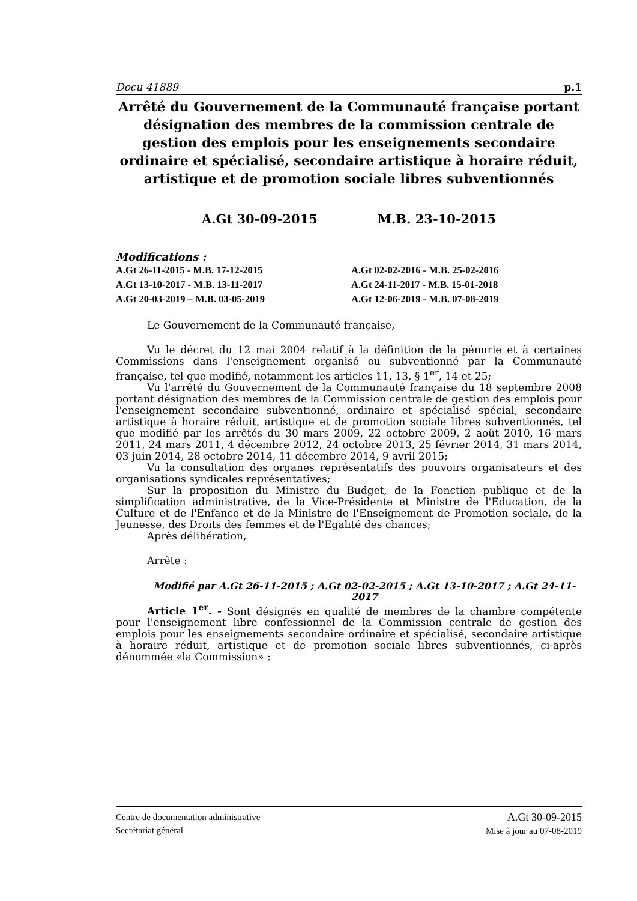Docu 41889 p.1
Arrêté du Gouvernement de la Communauté française portant désignation des membres de la commission centrale de gestion des emplois pour les enseignements secondaire ordinaire et spécialisé, secondaire artistique à horaire réduit, artistique et de promotion sociale libres subventionnés
A.Gt 30-09-2015 M.B. 23-10-2015
Modifications :
A.Gt 26-11-2015 - M.B. 17-12-2015 A.Gt 02-02-2016 - M.B. 25-02-2016 A.Gt 13-10-2017 - M.B. 13-11-2017 A.Gt 24-11-2017 - M.B. 15-01-2018 A.Gt 20-03-2019 – M.B. 03-05-2019 A.Gt 12-06-2019 - M.B. 07-08-2019
Le Gouvernement de la Communauté française,
Vu le décret du 12 mai 2004 relatif à la définition de la pénurie et à certaines Commissions dans l'enseignement organisé ou subventionné par la Communauté française, tel que modifié, notamment les articles 11, 13, § 1<sup>er</sup>, 14 et 25;
Vu l'arrêté du Gouvernement de la Communauté française du 18 septembre 2008 portant désignation des membres de la Commission centrale de gestion des emplois pour l'enseignement secondaire subventionné, ordinaire et spécialisé spécial, secondaire artistique à horaire réduit, artistique et de promotion sociale libres subventionnés, tel que modifié par les arrêtés du 30 mars 2009, 22 octobre 2009, 2 août 2010, 16 mars 2011, 24 mars 2011, 4 décembre 2012, 24 octobre 2013, 25 février 2014, 31 mars 2014, 03 juin 2014, 28 octobre 2014, 11 décembre 2014, 9 avril 2015;
Vu la consultation des organes représentatifs des pouvoirs organisateurs et des organisations syndicales représentatives;
Sur la proposition du Ministre du Budget, de la Fonction publique et de la simplification administrative, de la Vice-Présidente et Ministre de l'Education, de la Culture et de l'Enfance et de la Ministre de l'Enseignement de Promotion sociale, de la Jeunesse, des Droits des femmes et de l'Egalité des chances;
Après délibération,
Arrête :
Modifié par A.Gt 26-11-2015 ; A.Gt 02-02-2015 ; A.Gt 13-10-2017 ; A.Gt 24-11-2017
Article 1<sup>er</sup>. - Sont désignés en qualité de membres de la chambre compétente pour l'enseignement libre confessionnel de la Commission centrale de gestion des emplois pour les enseignements secondaire ordinaire et spécialisé, secondaire artistique à horaire réduit, artistique et de promotion sociale libres subventionnés, ci-après dénommée «la Commission» :
Centre de documentation administrative
Secrétariat général
A.Gt 30-09-2015
Mise à jour au 07-08-2019